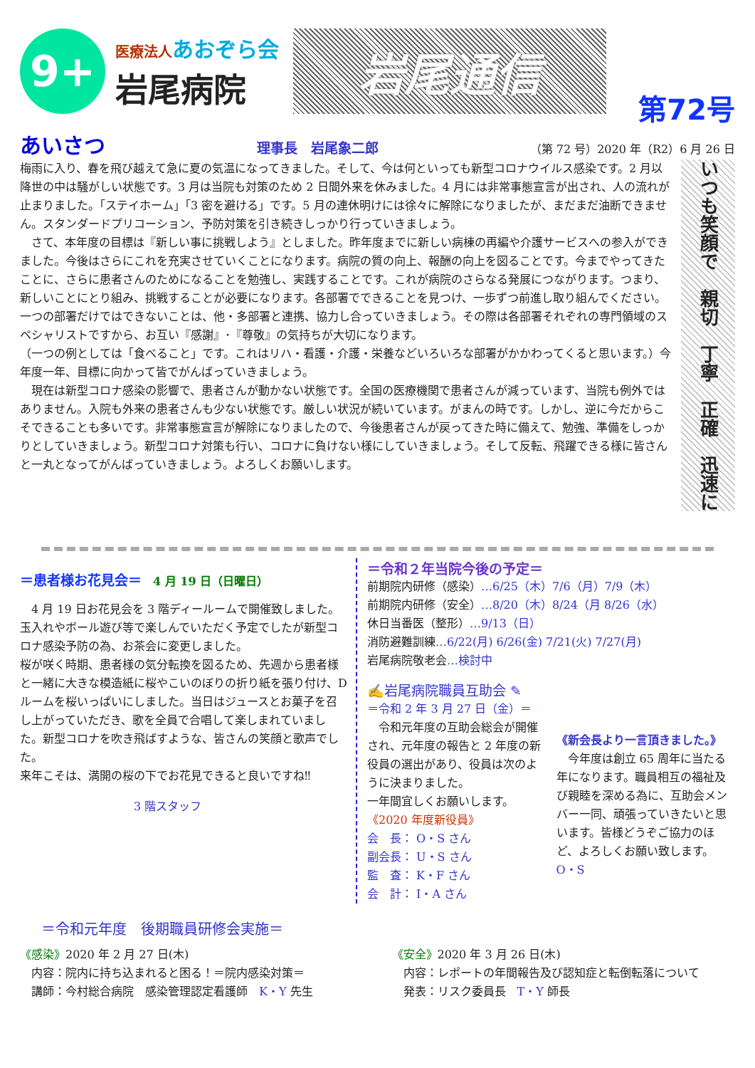9+
医療法人 あおぞら会
岩尾病院
岩尾通信
第72号
あいさつ 理事長　岩尾象二郎 （第 72 号）2020 年（R2）6 月 26 日
梅雨に入り、春を飛び越えて急に夏の気温になってきました。そして、今は何といっても新型コロナウイルス感染です。2 月以降世の中は騒がしい状態です。3 月は当院も対策のため 2 日間外来を休みました。4 月には非常事態宣言が出され、人の流れが止まりました。「ステイホーム」「3 密を避ける」です。5 月の連休明けには徐々に解除になりましたが、まだまだ油断できません。スタンダードプリコーション、予防対策を引き続きしっかり行っていきましょう。
　さて、本年度の目標は『新しい事に挑戦しよう』としました。昨年度までに新しい病棟の再編や介護サービスへの参入ができました。今後はさらにこれを充実させていくことになります。病院の質の向上、報酬の向上を図ることです。今までやってきたことに、さらに患者さんのためになることを勉強し、実践することです。これが病院のさらなる発展につながります。つまり、新しいことにとり組み、挑戦することが必要になります。各部署でできることを見つけ、一歩ずつ前進し取り組んでください。一つの部署だけではできないことは、他・多部署と連携、協力し合っていきましょう。その際は各部署それぞれの専門領域のスペシャリストですから、お互い『感謝』･『尊敬』の気持ちが大切になります。
（一つの例としては「食べること」です。これはリハ・看護・介護・栄養などいろいろな部署がかかわってくると思います。）今年度一年、目標に向かって皆でがんばっていきましょう。
　現在は新型コロナ感染の影響で、患者さんが動かない状態です。全国の医療機関で患者さんが減っています、当院も例外ではありません。入院も外来の患者さんも少ない状態です。厳しい状況が続いています。がまんの時です。しかし、逆に今だからこそできることも多いです。非常事態宣言が解除になりましたので、今後患者さんが戻ってきた時に備えて、勉強、準備をしっかりとしていきましょう。新型コロナ対策も行い、コロナに負けない様にしていきましょう。そして反転、飛躍できる様に皆さんと一丸となってがんばっていきましょう。よろしくお願いします。
いつも笑顔で　親切　丁寧　正確　迅速に
＝患者様お花見会＝　4 月 19 日（日曜日）
　4 月 19 日お花見会を 3 階ディールームで開催致しました。玉入れやボール遊び等で楽しんでいただく予定でしたが新型コロナ感染予防の為、お茶会に変更しました。
桜が咲く時期、患者様の気分転換を図るため、先週から患者様と一緒に大きな模造紙に桜やこいのぼりの折り紙を張り付け、D ルームを桜いっぱいにしました。当日はジュースとお菓子を召し上がっていただき、歌を全員で合唱して楽しまれていました。新型コロナを吹き飛ばすような、皆さんの笑顔と歌声でした。
来年こそは、満開の桜の下でお花見できると良いですね‼
3 階スタッフ
＝令和２年当院今後の予定＝
前期院内研修（感染）…6/25（木）7/6（月）7/9（木）
前期院内研修（安全）…8/20（木）8/24（月 8/26（水）
休日当番医（整形）…9/13（日）
消防避難訓練…6/22(月) 6/26(金) 7/21(火) 7/27(月)
岩尾病院敬老会…検討中
✍岩尾病院職員互助会 ✎
＝令和 2 年 3 月 27 日（金）＝
　令和元年度の互助会総会が開催され、元年度の報告と 2 年度の新役員の選出があり、役員は次のように決まりました。
一年間宜しくお願いします。
《2020 年度新役員》
会　長： O・S さん
副会長： U・S さん
監　査： K・F さん
会　計： I・A さん
《新会長より一言頂きました。》
　今年度は創立 65 周年に当たる年になります。職員相互の福祉及び親睦を深める為に、互助会メンバー一同、頑張っていきたいと思います。皆様どうぞご協力のほど、よろしくお願い致します。　O・S
＝令和元年度　後期職員研修会実施＝
《感染》2020 年 2 月 27 日(木)
　内容：院内に持ち込まれると困る！＝院内感染対策＝
　講師：今村総合病院　感染管理認定看護師　K・Y 先生
《安全》2020 年 3 月 26 日(木)
　内容：レポートの年間報告及び認知症と転倒転落について
　発表：リスク委員長　T・Y 師長